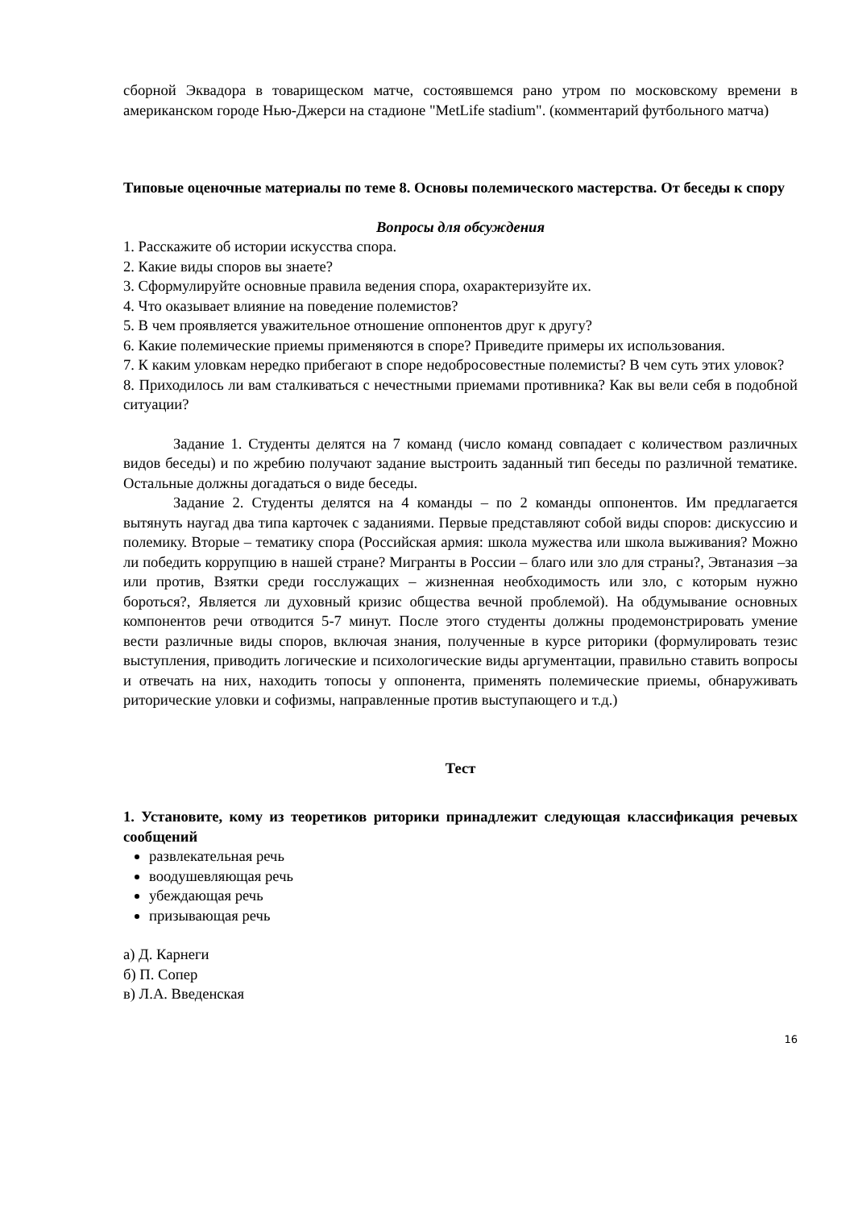сборной Эквадора в товарищеском матче, состоявшемся рано утром по московскому времени в американском городе Нью-Джерси на стадионе "MetLife stadium". (комментарий футбольного матча)
Типовые оценочные материалы по теме 8. Основы полемического мастерства. От беседы к спору
Вопросы для обсуждения
1. Расскажите об истории искусства спора.
2. Какие виды споров вы знаете?
3. Сформулируйте основные правила ведения спора, охарактеризуйте их.
4. Что оказывает влияние на поведение полемистов?
5. В чем проявляется уважительное отношение оппонентов друг к другу?
6. Какие полемические приемы применяются в споре? Приведите примеры их использования.
7. К каким уловкам нередко прибегают в споре недобросовестные полемисты? В чем суть этих уловок?
8. Приходилось ли вам сталкиваться с нечестными приемами противника? Как вы вели себя в подобной ситуации?
Задание 1. Студенты делятся на 7 команд (число команд совпадает с количеством различных видов беседы) и по жребию получают задание выстроить заданный тип беседы по различной тематике. Остальные должны догадаться о виде беседы.
Задание 2. Студенты делятся на 4 команды – по 2 команды оппонентов. Им предлагается вытянуть наугад два типа карточек с заданиями. Первые представляют собой виды споров: дискуссию и полемику. Вторые – тематику спора (Российская армия: школа мужества или школа выживания? Можно ли победить коррупцию в нашей стране? Мигранты в России – благо или зло для страны?, Эвтаназия –за или против, Взятки среди госслужащих – жизненная необходимость или зло, с которым нужно бороться?, Является ли духовный кризис общества вечной проблемой). На обдумывание основных компонентов речи отводится 5-7 минут. После этого студенты должны продемонстрировать умение вести различные виды споров, включая знания, полученные в курсе риторики (формулировать тезис выступления, приводить логические и психологические виды аргументации, правильно ставить вопросы и отвечать на них, находить топосы у оппонента, применять полемические приемы, обнаруживать риторические уловки и софизмы, направленные против выступающего и т.д.)
Тест
1. Установите, кому из теоретиков риторики принадлежит следующая классификация речевых сообщений
развлекательная речь
воодушевляющая речь
убеждающая речь
призывающая речь
а) Д. Карнеги
б) П. Сопер
в) Л.А. Введенская
16